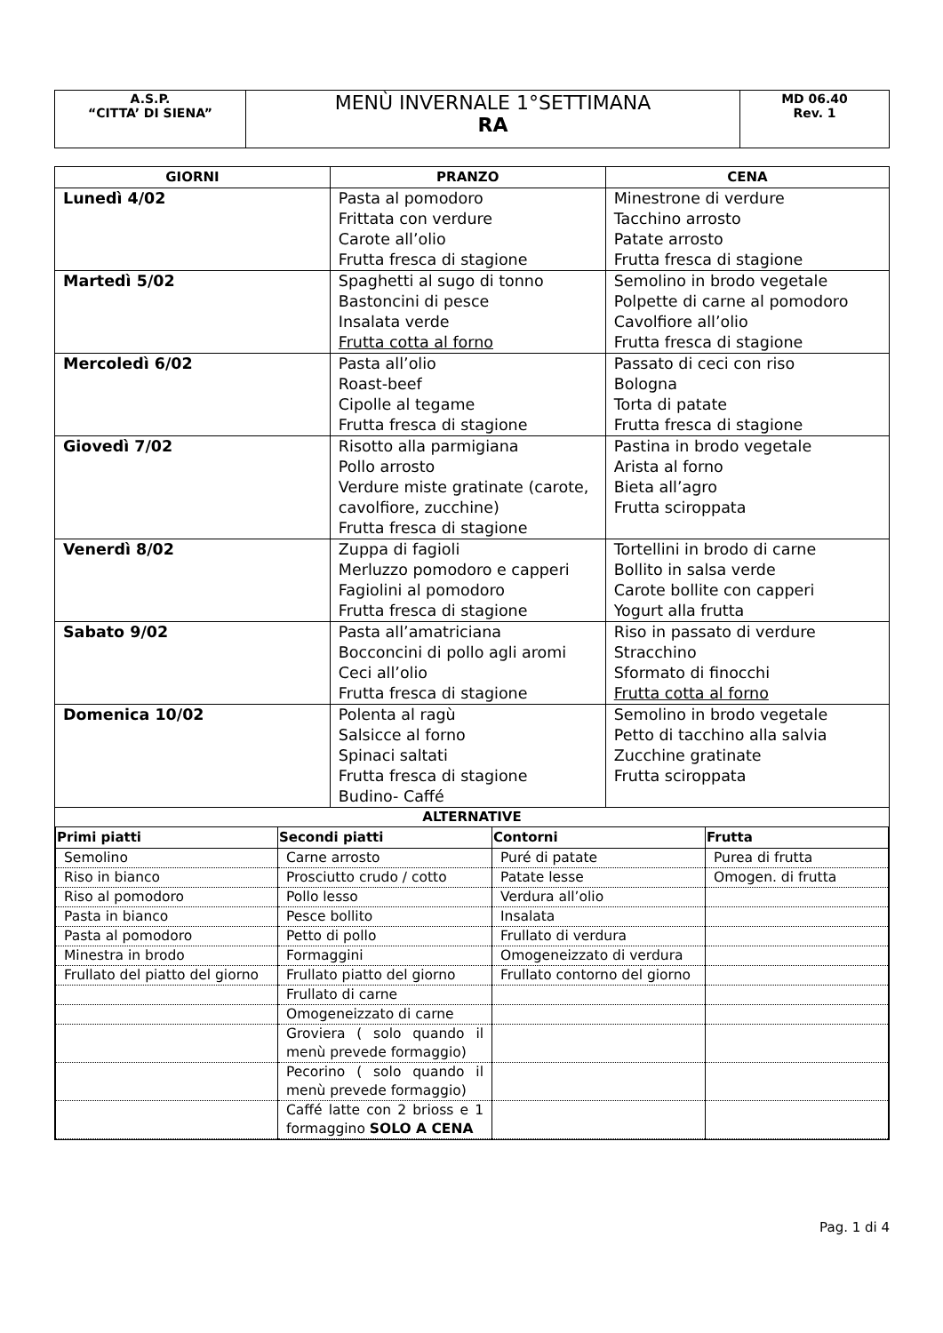| A.S.P. “CITTA’ DI SIENA” | MENÙ INVERNALE 1°SETTIMANA RA | MD 06.40 Rev. 1 |
| GIORNI | PRANZO | CENA |
| --- | --- | --- |
| Lunedì 4/02 | Pasta al pomodoro Frittata con verdure Carote all’olio Frutta fresca di stagione | Minestrone di verdure Tacchino arrosto Patate arrosto Frutta fresca di stagione |
| Martedì 5/02 | Spaghetti al sugo di tonno Bastoncini di pesce Insalata verde Frutta cotta al forno | Semolino in brodo vegetale Polpette di carne al pomodoro Cavolfiore all’olio Frutta fresca di stagione |
| Mercoledì 6/02 | Pasta all’olio Roast-beef Cipolle al tegame Frutta fresca di stagione | Passato di ceci con riso Bologna Torta di patate Frutta fresca di stagione |
| Giovedì 7/02 | Risotto alla parmigiana Pollo arrosto Verdure miste gratinate (carote, cavolfiore, zucchine) Frutta fresca di stagione | Pastina in brodo vegetale Arista al forno Bieta all’agro Frutta sciroppata |
| Venerdì 8/02 | Zuppa di fagioli Merluzzo pomodoro e capperi Fagiolini al pomodoro Frutta fresca di stagione | Tortellini in brodo di carne Bollito in salsa verde Carote bollite con capperi Yogurt alla frutta |
| Sabato 9/02 | Pasta all’amatriciana Bocconcini di pollo agli aromi Ceci all’olio Frutta fresca di stagione | Riso in passato di verdure Stracchino Sformato di finocchi Frutta cotta al forno |
| Domenica 10/02 | Polenta al ragù Salsicce al forno Spinaci saltati Frutta fresca di stagione Budino- Caffé | Semolino in brodo vegetale Petto di tacchino alla salvia Zucchine gratinate Frutta sciroppata |
| ALTERNATIVE / Primi piatti / Secondi piatti / Contorni / Frutta / / --- / --- / --- / --- / / Semolino / Carne arrosto / Puré di patate / Purea di frutta / / Riso in bianco / Prosciutto crudo / cotto / Patate lesse / Omogen. di frutta / / Riso al pomodoro / Pollo lesso / Verdura all’olio / / / Pasta in bianco / Pesce bollito / Insalata / / / Pasta al pomodoro / Petto di pollo / Frullato di verdura / / / Minestra in brodo / Formaggini / Omogeneizzato di verdura / / / Frullato del piatto del giorno / Frullato piatto del giorno / Frullato contorno del giorno / / / / Frullato di carne / / / / / Omogeneizzato di carne / / / / / Groviera ( solo quando il menù prevede formaggio) / / / / / Pecorino ( solo quando il menù prevede formaggio) / / / / / Caffé latte con 2 brioss e 1 formaggino SOLO A CENA / / / | | |
Pag. 1 di 4